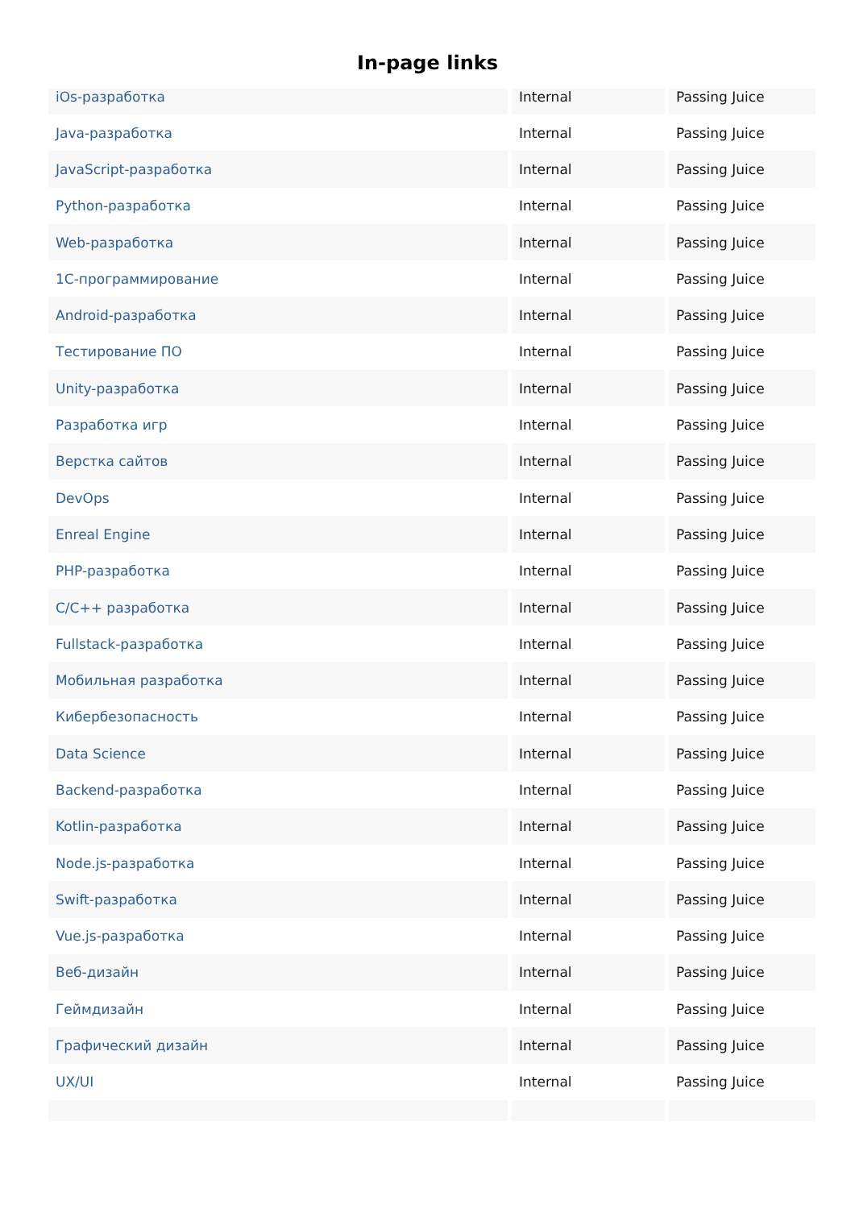In-page links
| iOs-разработка | Internal | Passing Juice |
| Java-разработка | Internal | Passing Juice |
| JavaScript-разработка | Internal | Passing Juice |
| Python-разработка | Internal | Passing Juice |
| Web-разработка | Internal | Passing Juice |
| 1С-программирование | Internal | Passing Juice |
| Android-разработка | Internal | Passing Juice |
| Тестирование ПО | Internal | Passing Juice |
| Unity-разработка | Internal | Passing Juice |
| Разработка игр | Internal | Passing Juice |
| Верстка сайтов | Internal | Passing Juice |
| DevOps | Internal | Passing Juice |
| Enreal Engine | Internal | Passing Juice |
| PHP-разработка | Internal | Passing Juice |
| C/C++ разработка | Internal | Passing Juice |
| Fullstack-разработка | Internal | Passing Juice |
| Мобильная разработка | Internal | Passing Juice |
| Кибербезопасность | Internal | Passing Juice |
| Data Science | Internal | Passing Juice |
| Backend-разработка | Internal | Passing Juice |
| Kotlin-разработка | Internal | Passing Juice |
| Node.js-разработка | Internal | Passing Juice |
| Swift-разработка | Internal | Passing Juice |
| Vue.js-разработка | Internal | Passing Juice |
| Веб-дизайн | Internal | Passing Juice |
| Геймдизайн | Internal | Passing Juice |
| Графический дизайн | Internal | Passing Juice |
| UX/UI | Internal | Passing Juice |